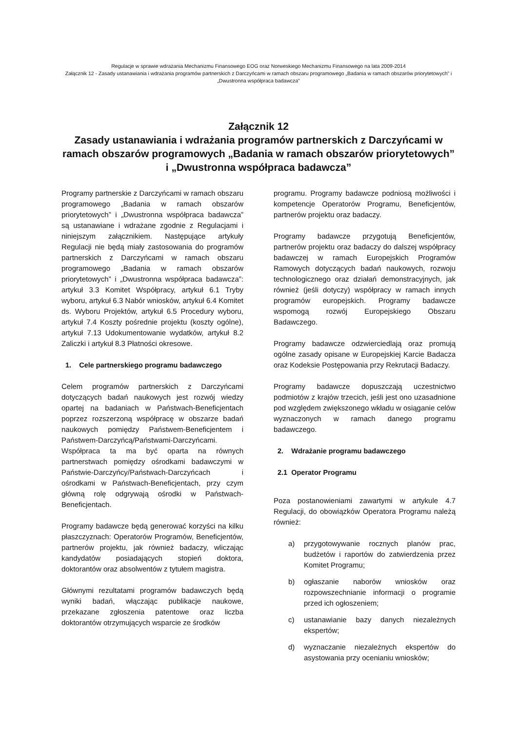Regulacje w sprawie wdrażania Mechanizmu Finansowego EOG oraz Norweskiego Mechanizmu Finansowego na lata 2009-2014
Załącznik 12 - Zasady ustanawiania i wdrażania programów partnerskich z Darczyńcami w ramach obszaru programowego „Badania w ramach obszarów priorytetowych” i „Dwustronna współpraca badawcza”
Załącznik 12
Zasady ustanawiania i wdrażania programów partnerskich z Darczyńcami w ramach obszarów programowych „Badania w ramach obszarów priorytetowych” i „Dwustronna współpraca badawcza”
Programy partnerskie z Darczyńcami w ramach obszaru programowego „Badania w ramach obszarów priorytetowych” i „Dwustronna współpraca badawcza” są ustanawiane i wdrażane zgodnie z Regulacjami i niniejszym załącznikiem. Następujące artykuły Regulacji nie będą miały zastosowania do programów partnerskich z Darczyńcami w ramach obszaru programowego „Badania w ramach obszarów priorytetowych” i „Dwustronna współpraca badawcza”: artykuł 3.3 Komitet Współpracy, artykuł 6.1 Tryby wyboru, artykuł 6.3 Nabór wniosków, artykuł 6.4 Komitet ds. Wyboru Projektów, artykuł 6.5 Procedury wyboru, artykuł 7.4 Koszty pośrednie projektu (koszty ogólne), artykuł 7.13 Udokumentowanie wydatków, artykuł 8.2 Zaliczki i artykuł 8.3 Płatności okresowe.
1. Cele partnerskiego programu badawczego
Celem programów partnerskich z Darczyńcami dotyczących badań naukowych jest rozwój wiedzy opartej na badaniach w Państwach-Beneficjentach poprzez rozszerzoną współpracę w obszarze badań naukowych pomiędzy Państwem-Beneficjentem i Państwem-Darczyńcą/Państwami-Darczyńcami. Współpraca ta ma być oparta na równych partnerstwach pomiędzy ośrodkami badawczymi w Państwie-Darczyńcy/Państwach-Darczyńcach i ośrodkami w Państwach-Beneficjentach, przy czym główną rolę odgrywają ośrodki w Państwach-Beneficjentach.
Programy badawcze będą generować korzyści na kilku płaszczyznach: Operatorów Programów, Beneficjentów, partnerów projektu, jak również badaczy, wliczając kandydatów posiadających stopień doktora, doktorantów oraz absolwentów z tytułem magistra.
Głównymi rezultatami programów badawczych będą wyniki badań, włączając publikacje naukowe, przekazane zgłoszenia patentowe oraz liczba doktorantów otrzymujących wsparcie ze środków
programu. Programy badawcze podniosą możliwości i kompetencje Operatorów Programu, Beneficjentów, partnerów projektu oraz badaczy.
Programy badawcze przygotują Beneficjentów, partnerów projektu oraz badaczy do dalszej współpracy badawczej w ramach Europejskich Programów Ramowych dotyczących badań naukowych, rozwoju technologicznego oraz działań demonstracyjnych, jak również (jeśli dotyczy) współpracy w ramach innych programów europejskich. Programy badawcze wspomogą rozwój Europejskiego Obszaru Badawczego.
Programy badawcze odzwierciedlają oraz promują ogólne zasady opisane w Europejskiej Karcie Badacza oraz Kodeksie Postępowania przy Rekrutacji Badaczy.
Programy badawcze dopuszczają uczestnictwo podmiotów z krajów trzecich, jeśli jest ono uzasadnione pod względem zwiększonego wkładu w osiąganie celów wyznaczonych w ramach danego programu badawczego.
2. Wdrażanie programu badawczego
2.1 Operator Programu
Poza postanowieniami zawartymi w artykule 4.7 Regulacji, do obowiązków Operatora Programu należą również:
a) przygotowywanie rocznych planów prac, budżetów i raportów do zatwierdzenia przez Komitet Programu;
b) ogłaszanie naborów wniosków oraz rozpowszechnianie informacji o programie przed ich ogłoszeniem;
c) ustanawianie bazy danych niezależnych ekspertów;
d) wyznaczanie niezależnych ekspertów do asystowania przy ocenianiu wniosków;